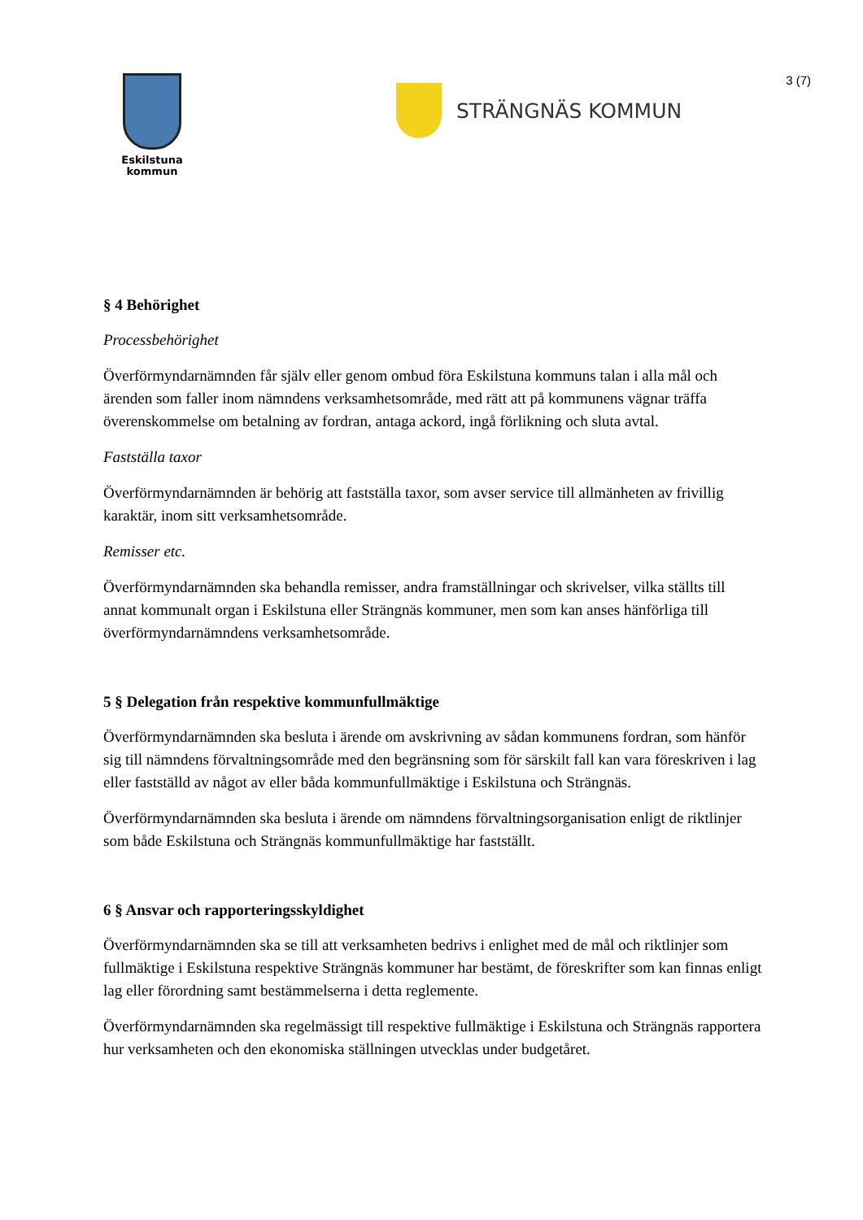3 (7)
Eskilstuna
kommun
STRÄNGNÄS KOMMUN
§ 4 Behörighet
Processbehörighet
Överförmyndarnämnden får själv eller genom ombud föra Eskilstuna kommuns talan i alla mål och ärenden som faller inom nämndens verksamhetsområde, med rätt att på kommunens vägnar träffa överenskommelse om betalning av fordran, antaga ackord, ingå förlikning och sluta avtal.
Fastställa taxor
Överförmyndarnämnden är behörig att fastställa taxor, som avser service till allmänheten av frivillig karaktär, inom sitt verksamhetsområde.
Remisser etc.
Överförmyndarnämnden ska behandla remisser, andra framställningar och skrivelser, vilka ställts till annat kommunalt organ i Eskilstuna eller Strängnäs kommuner, men som kan anses hänförliga till överförmyndarnämndens verksamhetsområde.
5 § Delegation från respektive kommunfullmäktige
Överförmyndarnämnden ska besluta i ärende om avskrivning av sådan kommunens fordran, som hänför sig till nämndens förvaltningsområde med den begränsning som för särskilt fall kan vara föreskriven i lag eller fastställd av något av eller båda kommunfullmäktige i Eskilstuna och Strängnäs.
Överförmyndarnämnden ska besluta i ärende om nämndens förvaltningsorganisation enligt de riktlinjer som både Eskilstuna och Strängnäs kommunfullmäktige har fastställt.
6 § Ansvar och rapporteringsskyldighet
Överförmyndarnämnden ska se till att verksamheten bedrivs i enlighet med de mål och riktlinjer som fullmäktige i Eskilstuna respektive Strängnäs kommuner har bestämt, de föreskrifter som kan finnas enligt lag eller förordning samt bestämmelserna i detta reglemente.
Överförmyndarnämnden ska regelmässigt till respektive fullmäktige i Eskilstuna och Strängnäs rapportera hur verksamheten och den ekonomiska ställningen utvecklas under budgetåret.